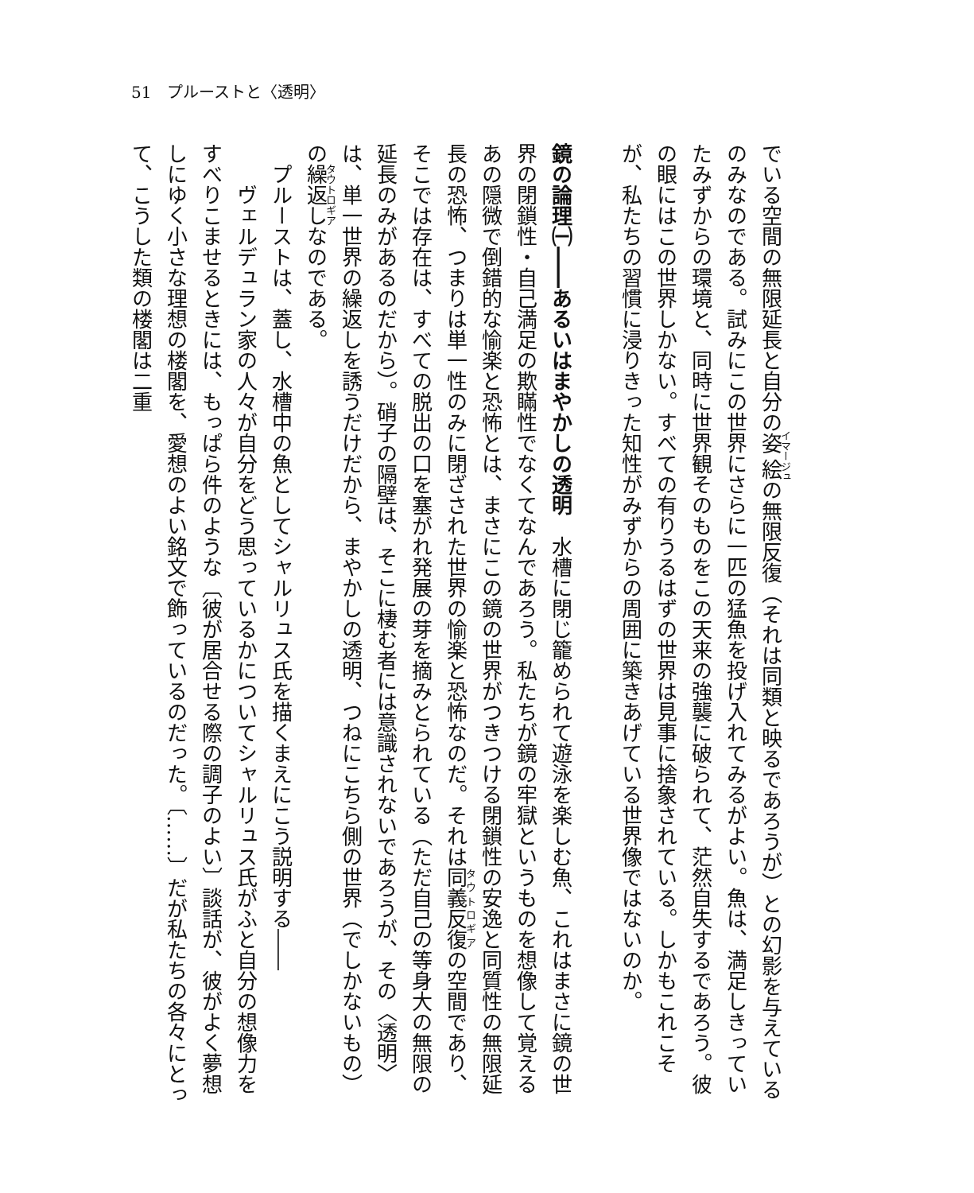51　プルーストと〈透明〉
でいる空間の無限延長と自分の姿絵の無限反復（それは同類と映るであろうが）との幻影を与えているのみなのである。試みにこの世界にさらに一匹の猛魚を投げ入れてみるがよい。魚は、満足しきっていたみずからの環境と、同時に世界観そのものをこの天来の強襲に破られて、茫然自失するであろう。彼の眼にはこの世界しかない。すべての有りうるはずの世界は見事に捨象されている。しかもこれこそが、私たちの習慣に浸りきった知性がみずからの周囲に築きあげている世界像ではないのか。
　
鏡の論理㈠――あるいはまやかしの透明　水槽に閉じ籠められて遊泳を楽しむ魚、これはまさに鏡の世界の閉鎖性・自己満足の欺瞞性でなくてなんであろう。私たちが鏡の牢獄というものを想像して覚えるあの隠微で倒錯的な愉楽と恐怖とは、まさにこの鏡の世界がつきつける閉鎖性の安逸と同質性の無限延長の恐怖、つまりは単一性のみに閉ざされた世界の愉楽と恐怖なのだ。それは同義反復の空間であり、そこでは存在は、すべての脱出の口を塞がれ発展の芽を摘みとられている（ただ自己の等身大の無限の延長のみがあるのだから）。硝子の隔壁は、そこに棲む者には意識されないであろうが、その〈透明〉は、単一世界の繰返しを誘うだけだから、まやかしの透明、つねにこちら側の世界（でしかないもの）の繰返しなのである。
プルーストは、蓋し、水槽中の魚としてシャルリュス氏を描くまえにこう説明する――
　ヴェルデュラン家の人々が自分をどう思っているかについてシャルリュス氏がふと自分の想像力をすべりこませるときには、もっぱら件のような〔彼が居合せる際の調子のよい〕談話が、彼がよく夢想しにゆく小さな理想の楼閣を、愛想のよい銘文で飾っているのだった。〔……〕だが私たちの各々にとって、こうした類の楼閣は二重